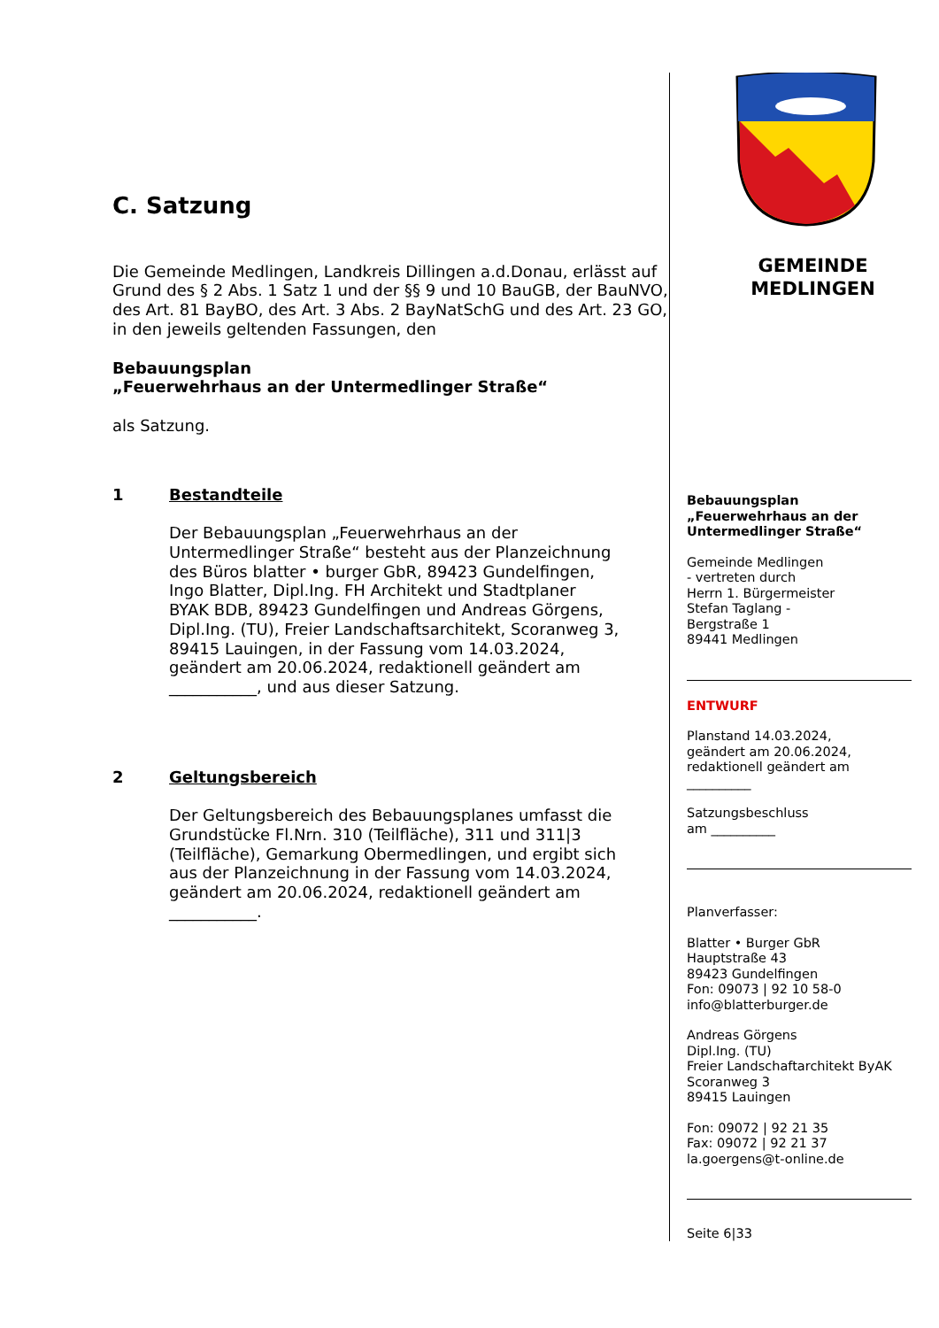C. Satzung
Die Gemeinde Medlingen, Landkreis Dillingen a.d.Donau, erlässt auf Grund des § 2 Abs. 1 Satz 1 und der §§ 9 und 10 BauGB, der BauNVO, des Art. 81 BayBO, des Art. 3 Abs. 2 BayNatSchG und des Art. 23 GO, in den jeweils geltenden Fassungen, den
Bebauungsplan
„Feuerwehrhaus an der Untermedlinger Straße“
als Satzung.
1 Bestandteile
Der Bebauungsplan „Feuerwehrhaus an der Untermedlinger Straße“ besteht aus der Planzeichnung des Büros blatter • burger GbR, 89423 Gundelfingen, Ingo Blatter, Dipl.Ing. FH Architekt und Stadtplaner BYAK BDB, 89423 Gundelfingen und Andreas Görgens, Dipl.Ing. (TU), Freier Landschaftsarchitekt, Scoranweg 3, 89415 Lauingen, in der Fassung vom 14.03.2024, geändert am 20.06.2024, redaktionell geändert am ___________, und aus dieser Satzung.
2 Geltungsbereich
Der Geltungsbereich des Bebauungsplanes umfasst die Grundstücke Fl.Nrn. 310 (Teilfläche), 311 und 311|3 (Teilfläche), Gemarkung Obermedlingen, und ergibt sich aus der Planzeichnung in der Fassung vom 14.03.2024, geändert am 20.06.2024, redaktionell geändert am ___________.
GEMEINDE
MEDLINGEN
Bebauungsplan
„Feuerwehrhaus an der Untermedlinger Straße“
Gemeinde Medlingen
- vertreten durch
Herrn 1. Bürgermeister
Stefan Taglang -
Bergstraße 1
89441 Medlingen
ENTWURF
Planstand 14.03.2024,
geändert am 20.06.2024,
redaktionell geändert am
__________
Satzungsbeschluss
am __________
Planverfasser:
Blatter • Burger GbR
Hauptstraße 43
89423 Gundelfingen
Fon: 09073 | 92 10 58-0
info@blatterburger.de
Andreas Görgens
Dipl.Ing. (TU)
Freier Landschaftarchitekt ByAK
Scoranweg 3
89415 Lauingen
Fon: 09072 | 92 21 35
Fax: 09072 | 92 21 37
la.goergens@t-online.de
Seite 6|33